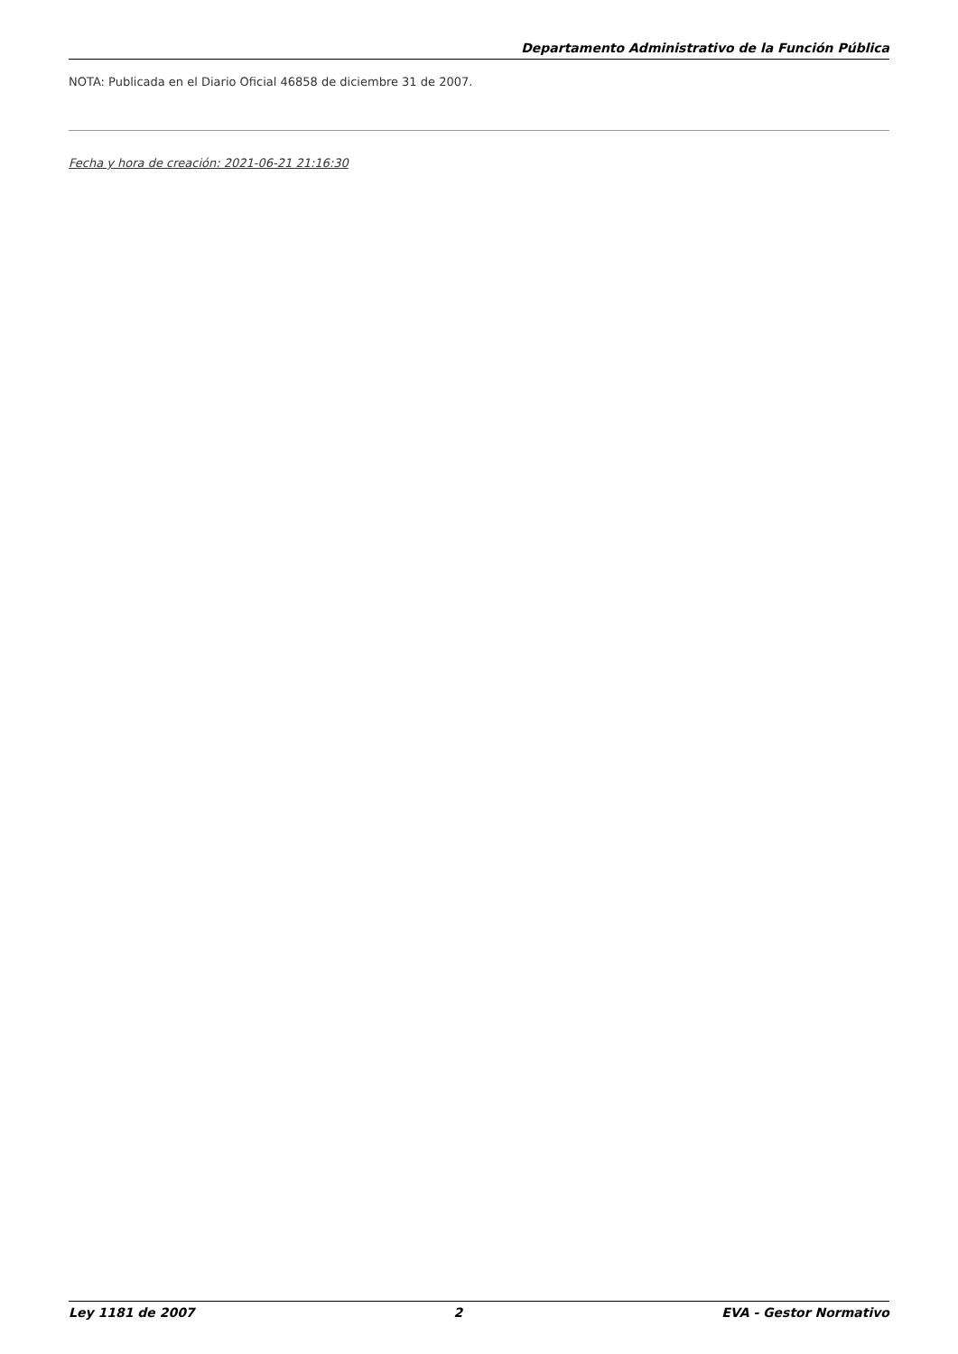Departamento Administrativo de la Función Pública
NOTA: Publicada en el Diario Oficial 46858 de diciembre 31 de 2007.
Fecha y hora de creación: 2021-06-21 21:16:30
Ley 1181 de 2007 2 EVA - Gestor Normativo